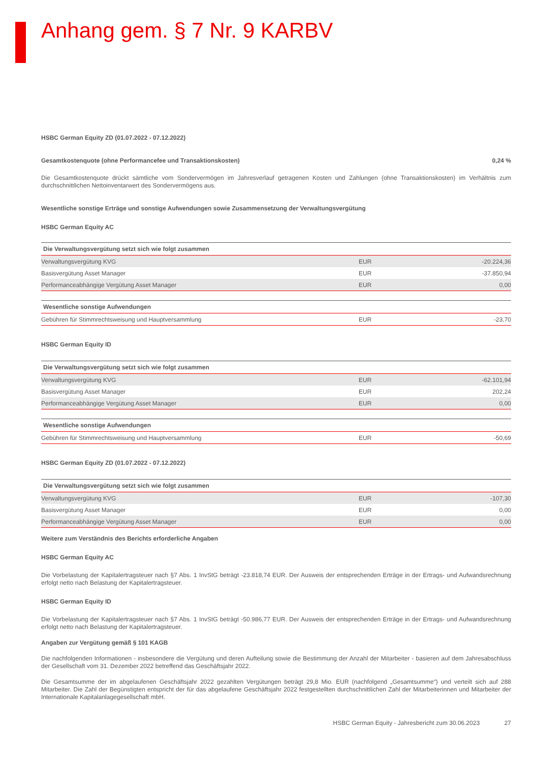Anhang gem. § 7 Nr. 9 KARBV
HSBC German Equity ZD (01.07.2022 - 07.12.2022)
Gesamtkostenquote (ohne Performancefee und Transaktionskosten) 0,24 %
Die Gesamtkostenquote drückt sämtliche vom Sondervermögen im Jahresverlauf getragenen Kosten und Zahlungen (ohne Transaktionskosten) im Verhältnis zum durchschnittlichen Nettoinventarwert des Sondervermögens aus.
Wesentliche sonstige Erträge und sonstige Aufwendungen sowie Zusammensetzung der Verwaltungsvergütung
HSBC German Equity AC
| Die Verwaltungsvergütung setzt sich wie folgt zusammen | | |
| --- | --- | --- |
| Verwaltungsvergütung KVG | EUR | -20.224,36 |
| Basisvergütung Asset Manager | EUR | -37.850,94 |
| Performanceabhängige Vergütung Asset Manager | EUR | 0,00 |
| Wesentliche sonstige Aufwendungen | | |
| --- | --- | --- |
| Gebühren für Stimmrechtsweisung und Hauptversammlung | EUR | -23,70 |
HSBC German Equity ID
| Die Verwaltungsvergütung setzt sich wie folgt zusammen | | |
| --- | --- | --- |
| Verwaltungsvergütung KVG | EUR | -62.101,94 |
| Basisvergütung Asset Manager | EUR | 202,24 |
| Performanceabhängige Vergütung Asset Manager | EUR | 0,00 |
| Wesentliche sonstige Aufwendungen | | |
| --- | --- | --- |
| Gebühren für Stimmrechtsweisung und Hauptversammlung | EUR | -50,69 |
HSBC German Equity ZD (01.07.2022 - 07.12.2022)
| Die Verwaltungsvergütung setzt sich wie folgt zusammen | | |
| --- | --- | --- |
| Verwaltungsvergütung KVG | EUR | -107,30 |
| Basisvergütung Asset Manager | EUR | 0,00 |
| Performanceabhängige Vergütung Asset Manager | EUR | 0,00 |
Weitere zum Verständnis des Berichts erforderliche Angaben
HSBC German Equity AC
Die Vorbelastung der Kapitalertragsteuer nach §7 Abs. 1 InvStG beträgt -23.818,74 EUR. Der Ausweis der entsprechenden Erträge in der Ertrags- und Aufwandsrechnung erfolgt netto nach Belastung der Kapitalertragsteuer.
HSBC German Equity ID
Die Vorbelastung der Kapitalertragsteuer nach §7 Abs. 1 InvStG beträgt -50.986,77 EUR. Der Ausweis der entsprechenden Erträge in der Ertrags- und Aufwandsrechnung erfolgt netto nach Belastung der Kapitalertragsteuer.
Angaben zur Vergütung gemäß § 101 KAGB
Die nachfolgenden Informationen - insbesondere die Vergütung und deren Aufteilung sowie die Bestimmung der Anzahl der Mitarbeiter - basieren auf dem Jahresabschluss der Gesellschaft vom 31. Dezember 2022 betreffend das Geschäftsjahr 2022.
Die Gesamtsumme der im abgelaufenen Geschäftsjahr 2022 gezahlten Vergütungen beträgt 29,8 Mio. EUR (nachfolgend „Gesamtsumme“) und verteilt sich auf 288 Mitarbeiter. Die Zahl der Begünstigten entspricht der für das abgelaufene Geschäftsjahr 2022 festgestellten durchschnittlichen Zahl der Mitarbeiterinnen und Mitarbeiter der Internationale Kapitalanlagegesellschaft mbH.
HSBC German Equity - Jahresbericht zum 30.06.2023 27